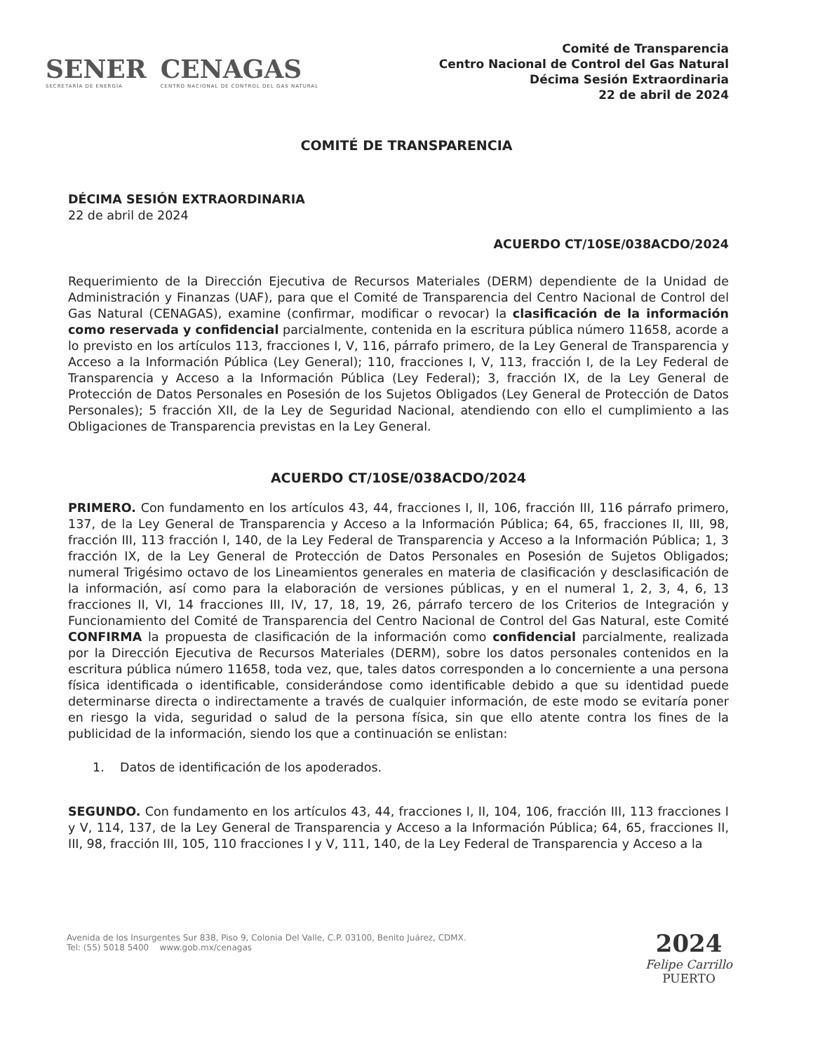SENER
SECRETARÍA DE ENERGÍA
CENAGAS
CENTRO NACIONAL DE CONTROL DEL GAS NATURAL
Comité de Transparencia
Centro Nacional de Control del Gas Natural
Décima Sesión Extraordinaria
22 de abril de 2024
COMITÉ DE TRANSPARENCIA
DÉCIMA SESIÓN EXTRAORDINARIA
22 de abril de 2024
ACUERDO CT/10SE/038ACDO/2024
Requerimiento de la Dirección Ejecutiva de Recursos Materiales (DERM) dependiente de la Unidad de Administración y Finanzas (UAF), para que el Comité de Transparencia del Centro Nacional de Control del Gas Natural (CENAGAS), examine (confirmar, modificar o revocar) la clasificación de la información como reservada y confidencial parcialmente, contenida en la escritura pública número 11658, acorde a lo previsto en los artículos 113, fracciones I, V, 116, párrafo primero, de la Ley General de Transparencia y Acceso a la Información Pública (Ley General); 110, fracciones I, V, 113, fracción I, de la Ley Federal de Transparencia y Acceso a la Información Pública (Ley Federal); 3, fracción IX, de la Ley General de Protección de Datos Personales en Posesión de los Sujetos Obligados (Ley General de Protección de Datos Personales); 5 fracción XII, de la Ley de Seguridad Nacional, atendiendo con ello el cumplimiento a las Obligaciones de Transparencia previstas en la Ley General.
ACUERDO CT/10SE/038ACDO/2024
PRIMERO. Con fundamento en los artículos 43, 44, fracciones I, II, 106, fracción III, 116 párrafo primero, 137, de la Ley General de Transparencia y Acceso a la Información Pública; 64, 65, fracciones II, III, 98, fracción III, 113 fracción I, 140, de la Ley Federal de Transparencia y Acceso a la Información Pública; 1, 3 fracción IX, de la Ley General de Protección de Datos Personales en Posesión de Sujetos Obligados; numeral Trigésimo octavo de los Lineamientos generales en materia de clasificación y desclasificación de la información, así como para la elaboración de versiones públicas, y en el numeral 1, 2, 3, 4, 6, 13 fracciones II, VI, 14 fracciones III, IV, 17, 18, 19, 26, párrafo tercero de los Criterios de Integración y Funcionamiento del Comité de Transparencia del Centro Nacional de Control del Gas Natural, este Comité CONFIRMA la propuesta de clasificación de la información como confidencial parcialmente, realizada por la Dirección Ejecutiva de Recursos Materiales (DERM), sobre los datos personales contenidos en la escritura pública número 11658, toda vez, que, tales datos corresponden a lo concerniente a una persona física identificada o identificable, considerándose como identificable debido a que su identidad puede determinarse directa o indirectamente a través de cualquier información, de este modo se evitaría poner en riesgo la vida, seguridad o salud de la persona física, sin que ello atente contra los fines de la publicidad de la información, siendo los que a continuación se enlistan:
1. Datos de identificación de los apoderados.
SEGUNDO. Con fundamento en los artículos 43, 44, fracciones I, II, 104, 106, fracción III, 113 fracciones I y V, 114, 137, de la Ley General de Transparencia y Acceso a la Información Pública; 64, 65, fracciones II, III, 98, fracción III, 105, 110 fracciones I y V, 111, 140, de la Ley Federal de Transparencia y Acceso a la
Avenida de los Insurgentes Sur 838, Piso 9, Colonia Del Valle, C.P. 03100, Benito Juárez, CDMX.
Tel: (55) 5018 5400 www.gob.mx/cenagas
2024
Felipe Carrillo
PUERTO